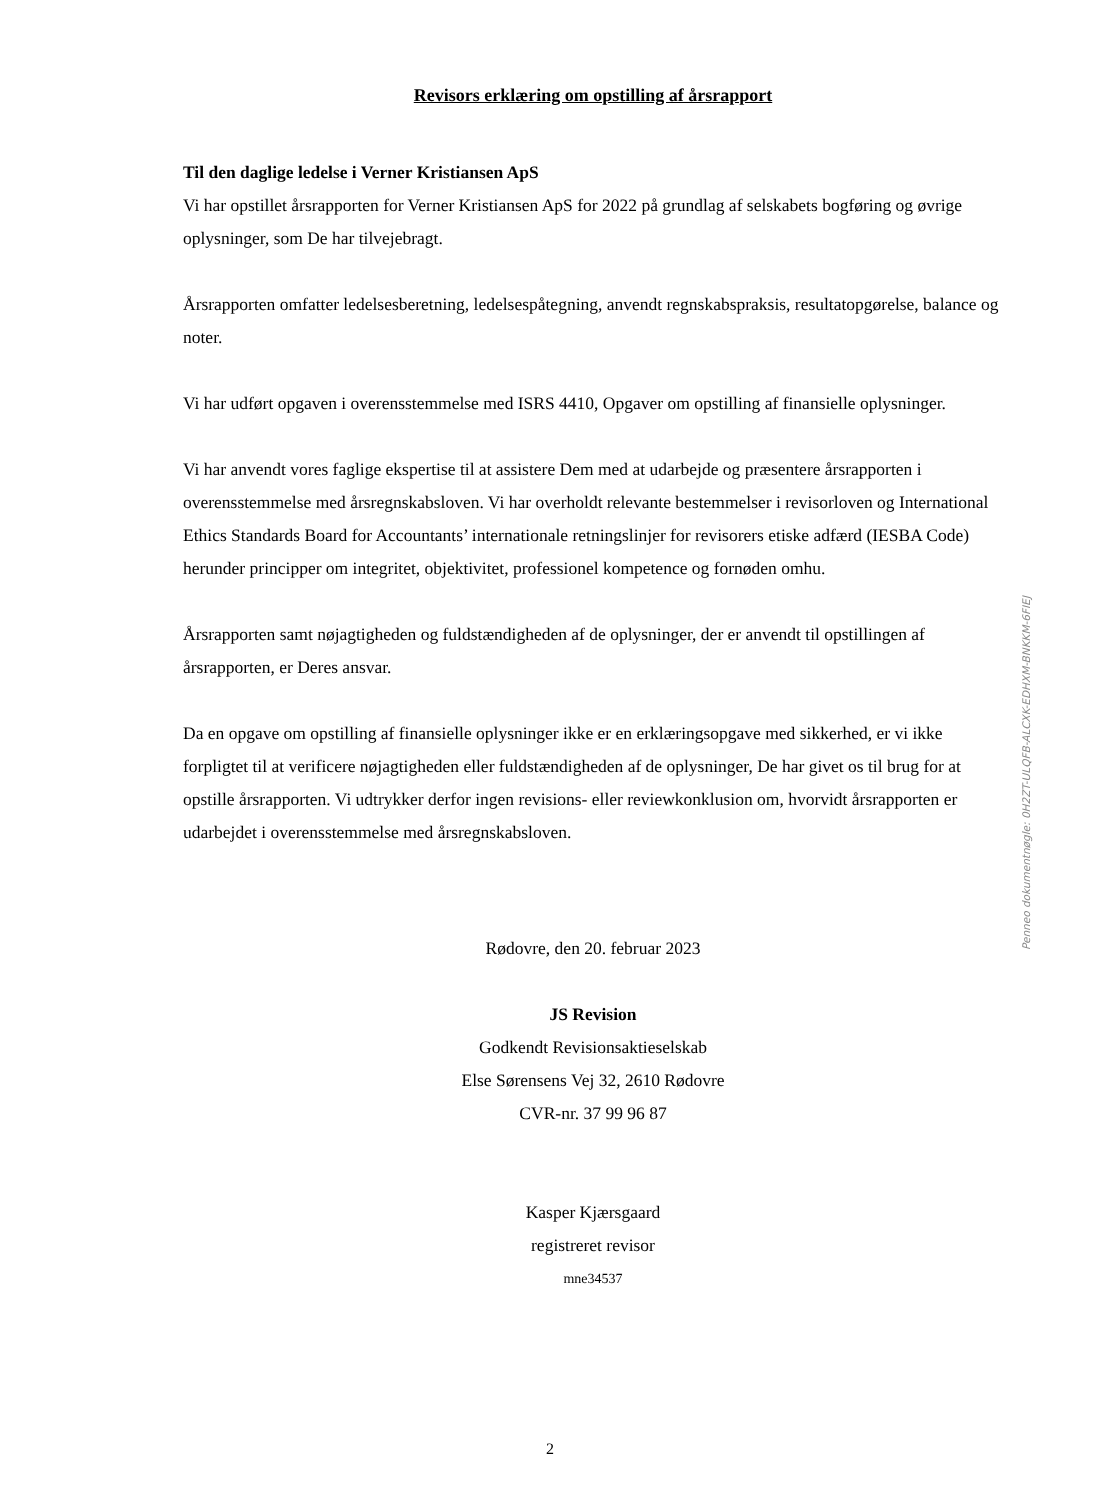Revisors erklæring om opstilling af årsrapport
Til den daglige ledelse i Verner Kristiansen ApS
Vi har opstillet årsrapporten for Verner Kristiansen ApS for 2022 på grundlag af selskabets bogføring og øvrige oplysninger, som De har tilvejebragt.
Årsrapporten omfatter ledelsesberetning, ledelsespåtegning, anvendt regnskabspraksis, resultatopgørelse, balance og noter.
Vi har udført opgaven i overensstemmelse med ISRS 4410, Opgaver om opstilling af finansielle oplysninger.
Vi har anvendt vores faglige ekspertise til at assistere Dem med at udarbejde og præsentere årsrapporten i overensstemmelse med årsregnskabsloven. Vi har overholdt relevante bestemmelser i revisorloven og International Ethics Standards Board for Accountants’ internationale retningslinjer for revisorers etiske adfærd (IESBA Code) herunder principper om integritet, objektivitet, professionel kompetence og fornøden omhu.
Årsrapporten samt nøjagtigheden og fuldstændigheden af de oplysninger, der er anvendt til opstillingen af årsrapporten, er Deres ansvar.
Da en opgave om opstilling af finansielle oplysninger ikke er en erklæringsopgave med sikkerhed, er vi ikke forpligtet til at verificere nøjagtigheden eller fuldstændigheden af de oplysninger, De har givet os til brug for at opstille årsrapporten. Vi udtrykker derfor ingen revisions- eller reviewkonklusion om, hvorvidt årsrapporten er udarbejdet i overensstemmelse med årsregnskabsloven.
Rødovre, den 20. februar 2023
JS Revision
Godkendt Revisionsaktieselskab
Else Sørensens Vej 32, 2610 Rødovre
CVR-nr. 37 99 96 87
Kasper Kjærsgaard
registreret revisor
mne34537
Penneo dokumentnøgle: 0H2ZT-ULQFB-ALCXK-EDHXM-BNKKM-6FIEJ
2